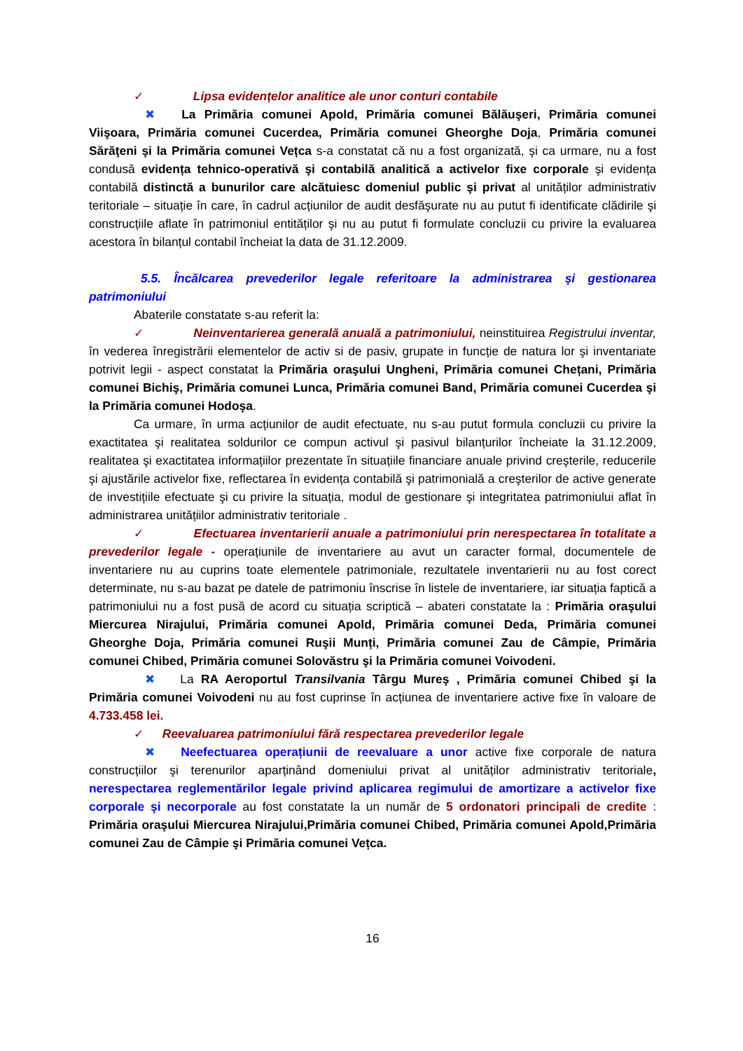✓ Lipsa evidențelor analitice ale unor conturi contabile
✖ La Primăria comunei Apold, Primăria comunei Bălăuşeri, Primăria comunei Viişoara, Primăria comunei Cucerdea, Primăria comunei Gheorghe Doja, Primăria comunei Sărăţeni şi la Primăria comunei Vețca s-a constatat că nu a fost organizată, şi ca urmare, nu a fost condusă evidența tehnico-operativă şi contabilă analitică a activelor fixe corporale şi evidența contabilă distinctă a bunurilor care alcătuiesc domeniul public şi privat al unităților administrativ teritoriale – situație în care, în cadrul acțiunilor de audit desfăşurate nu au putut fi identificate clădirile şi construcțiile aflate în patrimoniul entităților şi nu au putut fi formulate concluzii cu privire la evaluarea acestora în bilanțul contabil încheiat la data de 31.12.2009.
5.5. Încălcarea prevederilor legale referitoare la administrarea şi gestionarea patrimoniului
Abaterile constatate s-au referit la:
✓ Neinventarierea generală anuală a patrimoniului, neinstituirea Registrului inventar, în vederea înregistrării elementelor de activ si de pasiv, grupate in funcție de natura lor şi inventariate potrivit legii - aspect constatat la Primăria oraşului Ungheni, Primăria comunei Chețani, Primăria comunei Bichiş, Primăria comunei Lunca, Primăria comunei Band, Primăria comunei Cucerdea şi la Primăria comunei Hodoşa.
Ca urmare, în urma acțiunilor de audit efectuate, nu s-au putut formula concluzii cu privire la exactitatea şi realitatea soldurilor ce compun activul şi pasivul bilanțurilor încheiate la 31.12.2009, realitatea şi exactitatea informațiilor prezentate în situațiile financiare anuale privind creşterile, reducerile şi ajustările activelor fixe, reflectarea în evidența contabilă şi patrimonială a creşterilor de active generate de investițiile efectuate şi cu privire la situația, modul de gestionare şi integritatea patrimoniului aflat în administrarea unitățiilor administrativ teritoriale .
✓ Efectuarea inventarierii anuale a patrimoniului prin nerespectarea în totalitate a prevederilor legale - operațiunile de inventariere au avut un caracter formal, documentele de inventariere nu au cuprins toate elementele patrimoniale, rezultatele inventarierii nu au fost corect determinate, nu s-au bazat pe datele de patrimoniu înscrise în listele de inventariere, iar situația faptică a patrimoniului nu a fost pusă de acord cu situația scriptică – abateri constatate la : Primăria oraşului Miercurea Nirajului, Primăria comunei Apold, Primăria comunei Deda, Primăria comunei Gheorghe Doja, Primăria comunei Ruşii Munți, Primăria comunei Zau de Câmpie, Primăria comunei Chibed, Primăria comunei Solovăstru şi la Primăria comunei Voivodeni.
✖ La RA Aeroportul Transilvania Târgu Mureş , Primăria comunei Chibed şi la Primăria comunei Voivodeni nu au fost cuprinse în acțiunea de inventariere active fixe în valoare de 4.733.458 lei.
✓ Reevaluarea patrimoniului fără respectarea prevederilor legale
✖ Neefectuarea operațiunii de reevaluare a unor active fixe corporale de natura construcțiilor şi terenurilor aparținând domeniului privat al unităților administrativ teritoriale, nerespectarea reglementărilor legale privind aplicarea regimului de amortizare a activelor fixe corporale şi necorporale au fost constatate la un număr de 5 ordonatori principali de credite : Primăria oraşului Miercurea Nirajului,Primăria comunei Chibed, Primăria comunei Apold,Primăria comunei Zau de Câmpie şi Primăria comunei Vețca.
16